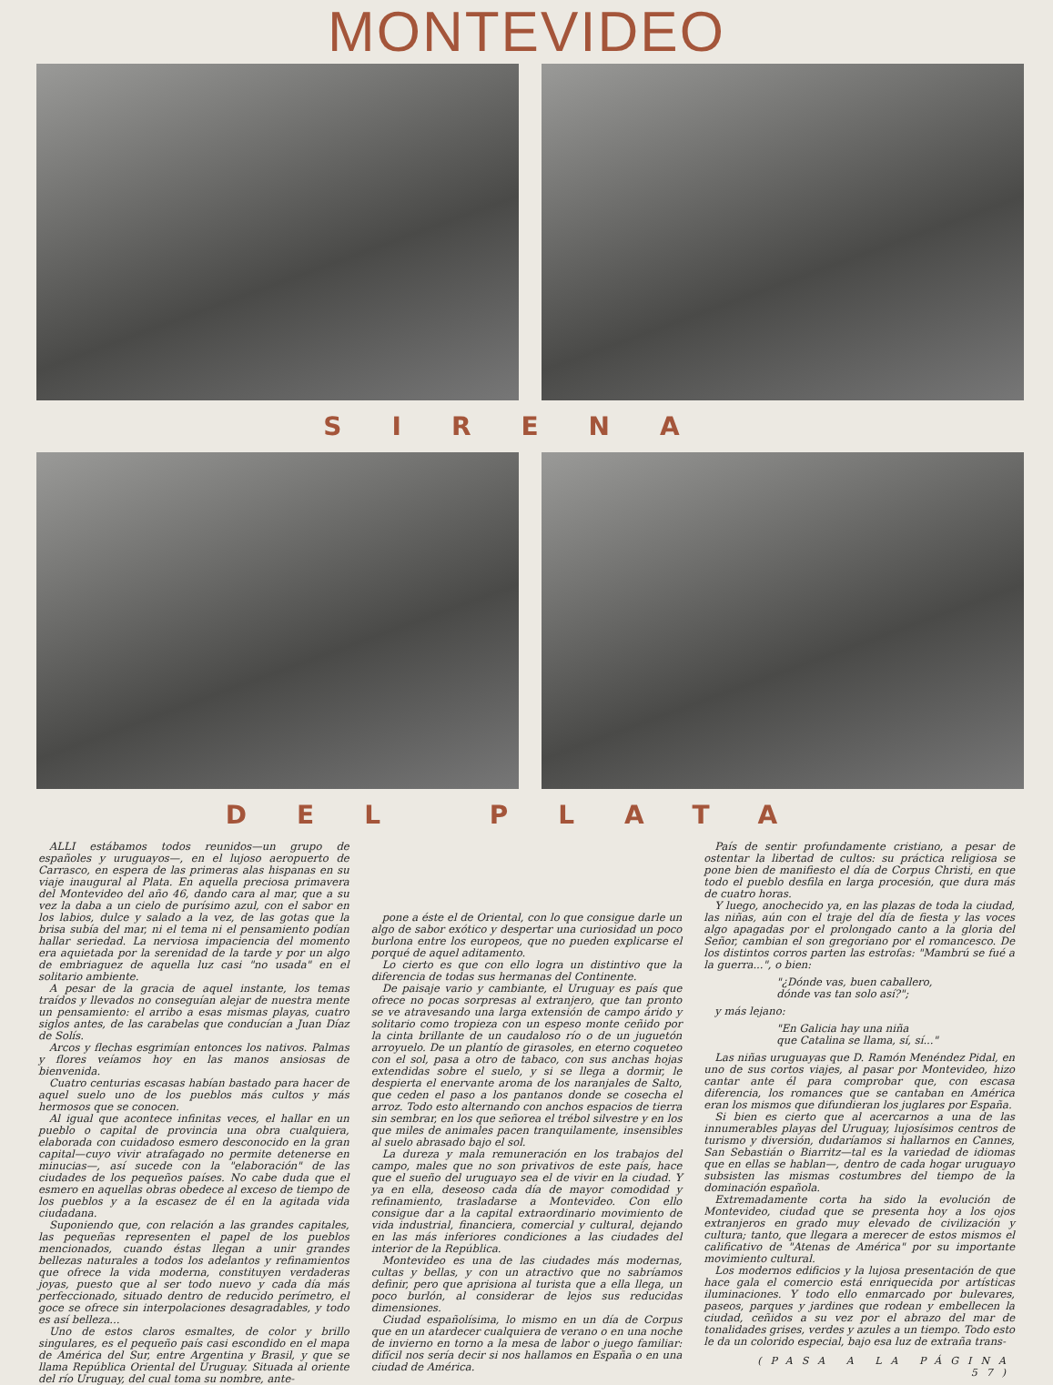MONTEVIDEO
SIRENA
DEL PLATA
ALLI estábamos todos reunidos—un grupo de españoles y uruguayos—, en el lujoso aeropuerto de Carrasco, en espera de las primeras alas hispanas en su viaje inaugural al Plata. En aquella preciosa primavera del Montevideo del año 46, dando cara al mar, que a su vez la daba a un cielo de purísimo azul, con el sabor en los labios, dulce y salado a la vez, de las gotas que la brisa subía del mar, ni el tema ni el pensamiento podían hallar seriedad. La nerviosa impaciencia del momento era aquietada por la serenidad de la tarde y por un algo de embriaguez de aquella luz casi "no usada" en el solitario ambiente.
A pesar de la gracia de aquel instante, los temas traídos y llevados no conseguían alejar de nuestra mente un pensamiento: el arribo a esas mismas playas, cuatro siglos antes, de las carabelas que conducían a Juan Díaz de Solís.
Arcos y flechas esgrimían entonces los nativos. Palmas y flores veíamos hoy en las manos ansiosas de bienvenida.
Cuatro centurias escasas habían bastado para hacer de aquel suelo uno de los pueblos más cultos y más hermosos que se conocen.
Al igual que acontece infinitas veces, el hallar en un pueblo o capital de provincia una obra cualquiera, elaborada con cuidadoso esmero desconocido en la gran capital—cuyo vivir atrafagado no permite detenerse en minucias—, así sucede con la "elaboración" de las ciudades de los pequeños países. No cabe duda que el esmero en aquellas obras obedece al exceso de tiempo de los pueblos y a la escasez de él en la agitada vida ciudadana.
Suponiendo que, con relación a las grandes capitales, las pequeñas representen el papel de los pueblos mencionados, cuando éstas llegan a unir grandes bellezas naturales a todos los adelantos y refinamientos que ofrece la vida moderna, constituyen verdaderas joyas, puesto que al ser todo nuevo y cada día más perfeccionado, situado dentro de reducido perímetro, el goce se ofrece sin interpolaciones desagradables, y todo es así belleza...
Uno de estos claros esmaltes, de color y brillo singulares, es el pequeño país casi escondido en el mapa de América del Sur, entre Argentina y Brasil, y que se llama República Oriental del Uruguay. Situada al oriente del río Uruguay, del cual toma su nombre, ante-
pone a éste el de Oriental, con lo que consigue darle un algo de sabor exótico y despertar una curiosidad un poco burlona entre los europeos, que no pueden explicarse el porqué de aquel aditamento.
Lo cierto es que con ello logra un distintivo que la diferencia de todas sus hermanas del Continente.
De paisaje vario y cambiante, el Uruguay es país que ofrece no pocas sorpresas al extranjero, que tan pronto se ve atravesando una larga extensión de campo árido y solitario como tropieza con un espeso monte ceñido por la cinta brillante de un caudaloso río o de un juguetón arroyuelo. De un plantío de girasoles, en eterno coqueteo con el sol, pasa a otro de tabaco, con sus anchas hojas extendidas sobre el suelo, y si se llega a dormir, le despierta el enervante aroma de los naranjales de Salto, que ceden el paso a los pantanos donde se cosecha el arroz. Todo esto alternando con anchos espacios de tierra sin sembrar, en los que señorea el trébol silvestre y en los que miles de animales pacen tranquilamente, insensibles al suelo abrasado bajo el sol.
La dureza y mala remuneración en los trabajos del campo, males que no son privativos de este país, hace que el sueño del uruguayo sea el de vivir en la ciudad. Y ya en ella, deseoso cada día de mayor comodidad y refinamiento, trasladarse a Montevideo. Con ello consigue dar a la capital extraordinario movimiento de vida industrial, financiera, comercial y cultural, dejando en las más inferiores condiciones a las ciudades del interior de la República.
Montevideo es una de las ciudades más modernas, cultas y bellas, y con un atractivo que no sabríamos definir, pero que aprisiona al turista que a ella llega, un poco burlón, al considerar de lejos sus reducidas dimensiones.
Ciudad españolísima, lo mismo en un día de Corpus que en un atardecer cualquiera de verano o en una noche de invierno en torno a la mesa de labor o juego familiar: difícil nos sería decir si nos hallamos en España o en una ciudad de América.
País de sentir profundamente cristiano, a pesar de ostentar la libertad de cultos: su práctica religiosa se pone bien de manifiesto el día de Corpus Christi, en que todo el pueblo desfila en larga procesión, que dura más de cuatro horas.
Y luego, anochecido ya, en las plazas de toda la ciudad, las niñas, aún con el traje del día de fiesta y las voces algo apagadas por el prolongado canto a la gloria del Señor, cambian el son gregoriano por el romancesco. De los distintos corros parten las estrofas: "Mambrú se fué a la guerra...", o bien:
"¿Dónde vas, buen caballero,
dónde vas tan solo así?";
y más lejano:
"En Galicia hay una niña
que Catalina se llama, sí, sí..."
Las niñas uruguayas que D. Ramón Menéndez Pidal, en uno de sus cortos viajes, al pasar por Montevideo, hizo cantar ante él para comprobar que, con escasa diferencia, los romances que se cantaban en América eran los mismos que difundieran los juglares por España.
Si bien es cierto que al acercarnos a una de las innumerables playas del Uruguay, lujosísimos centros de turismo y diversión, dudaríamos si hallarnos en Cannes, San Sebastián o Biarritz—tal es la variedad de idiomas que en ellas se hablan—, dentro de cada hogar uruguayo subsisten las mismas costumbres del tiempo de la dominación española.
Extremadamente corta ha sido la evolución de Montevideo, ciudad que se presenta hoy a los ojos extranjeros en grado muy elevado de civilización y cultura; tanto, que llegara a merecer de estos mismos el calificativo de "Atenas de América" por su importante movimiento cultural.
Los modernos edificios y la lujosa presentación de que hace gala el comercio está enriquecida por artísticas iluminaciones. Y todo ello enmarcado por bulevares, paseos, parques y jardines que rodean y embellecen la ciudad, ceñidos a su vez por el abrazo del mar de tonalidades grises, verdes y azules a un tiempo. Todo esto le da un colorido especial, bajo esa luz de extraña trans-
(PASA A LA PÁGINA 57)